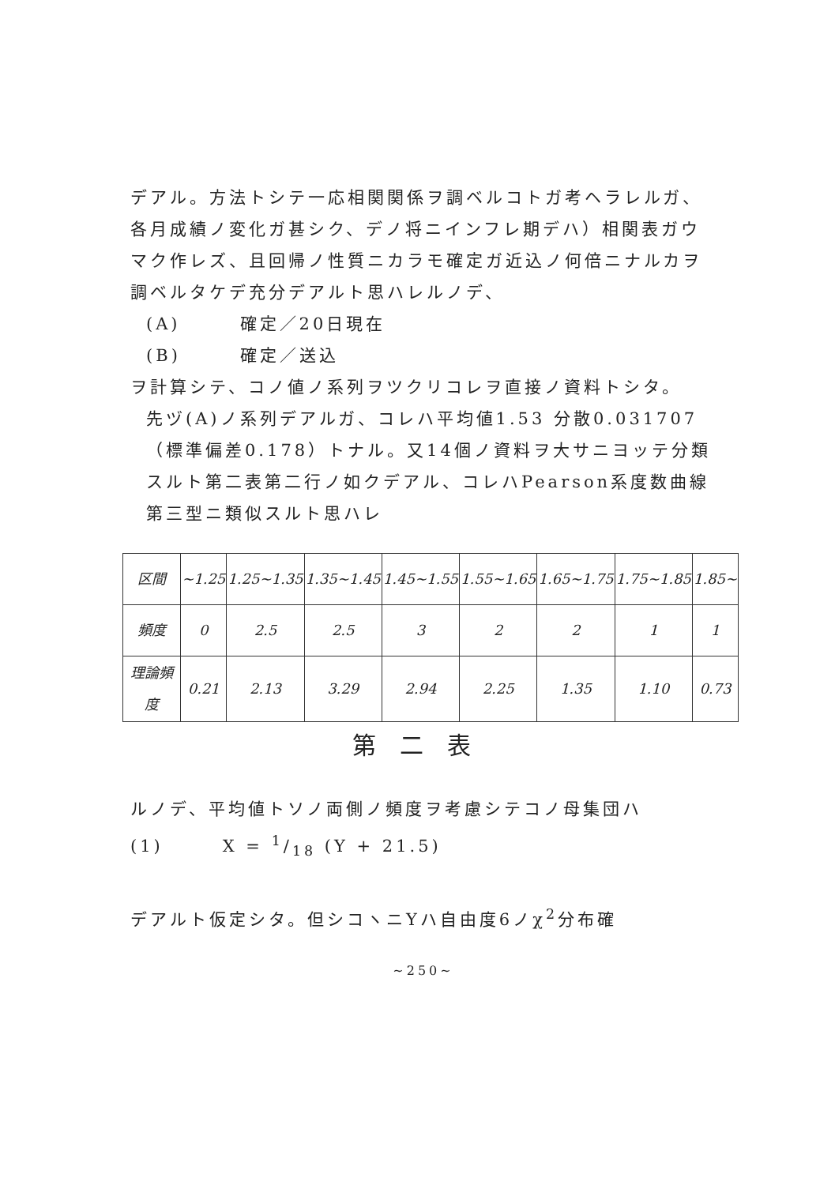デアル。方法トシテ一応相関関係ヲ調ベルコトガ考ヘラレルガ、各月成績ノ変化ガ甚シク、デノ将ニインフレ期デハ）相関表ガウマク作レズ、且回帰ノ性質ニカラモ確定ガ近込ノ何倍ニナルカヲ調ベルタケデ充分デアルト思ハレルノデ、
(A)　　　確定／20日現在
(B)　　　確定／送込
ヲ計算シテ、コノ値ノ系列ヲツクリコレヲ直接ノ資料トシタ。
先ヅ(A)ノ系列デアルガ、コレハ平均値1.53 分散0.031707（標準偏差0.178）トナル。又14個ノ資料ヲ大サニヨッテ分類スルト第二表第二行ノ如クデアル、コレハPearson系度数曲線第三型ニ類似スルト思ハレ
| 区間 | ~1.25 | 1.25~1.35 | 1.35~1.45 | 1.45~1.55 | 1.55~1.65 | 1.65~1.75 | 1.75~1.85 | 1.85~ |
| 頻度 | 0 | 2.5 | 2.5 | 3 | 2 | 2 | 1 | 1 |
| 理論頻度 | 0.21 | 2.13 | 3.29 | 2.94 | 2.25 | 1.35 | 1.10 | 0.73 |
第二表
ルノデ、平均値トソノ両側ノ頻度ヲ考慮シテコノ母集団ハ
(1)　　　X = 1/18 (Y + 21.5)
デアルト仮定シタ。但シコヽニYハ自由度6ノχ<sup>2</sup>分布確
~250~